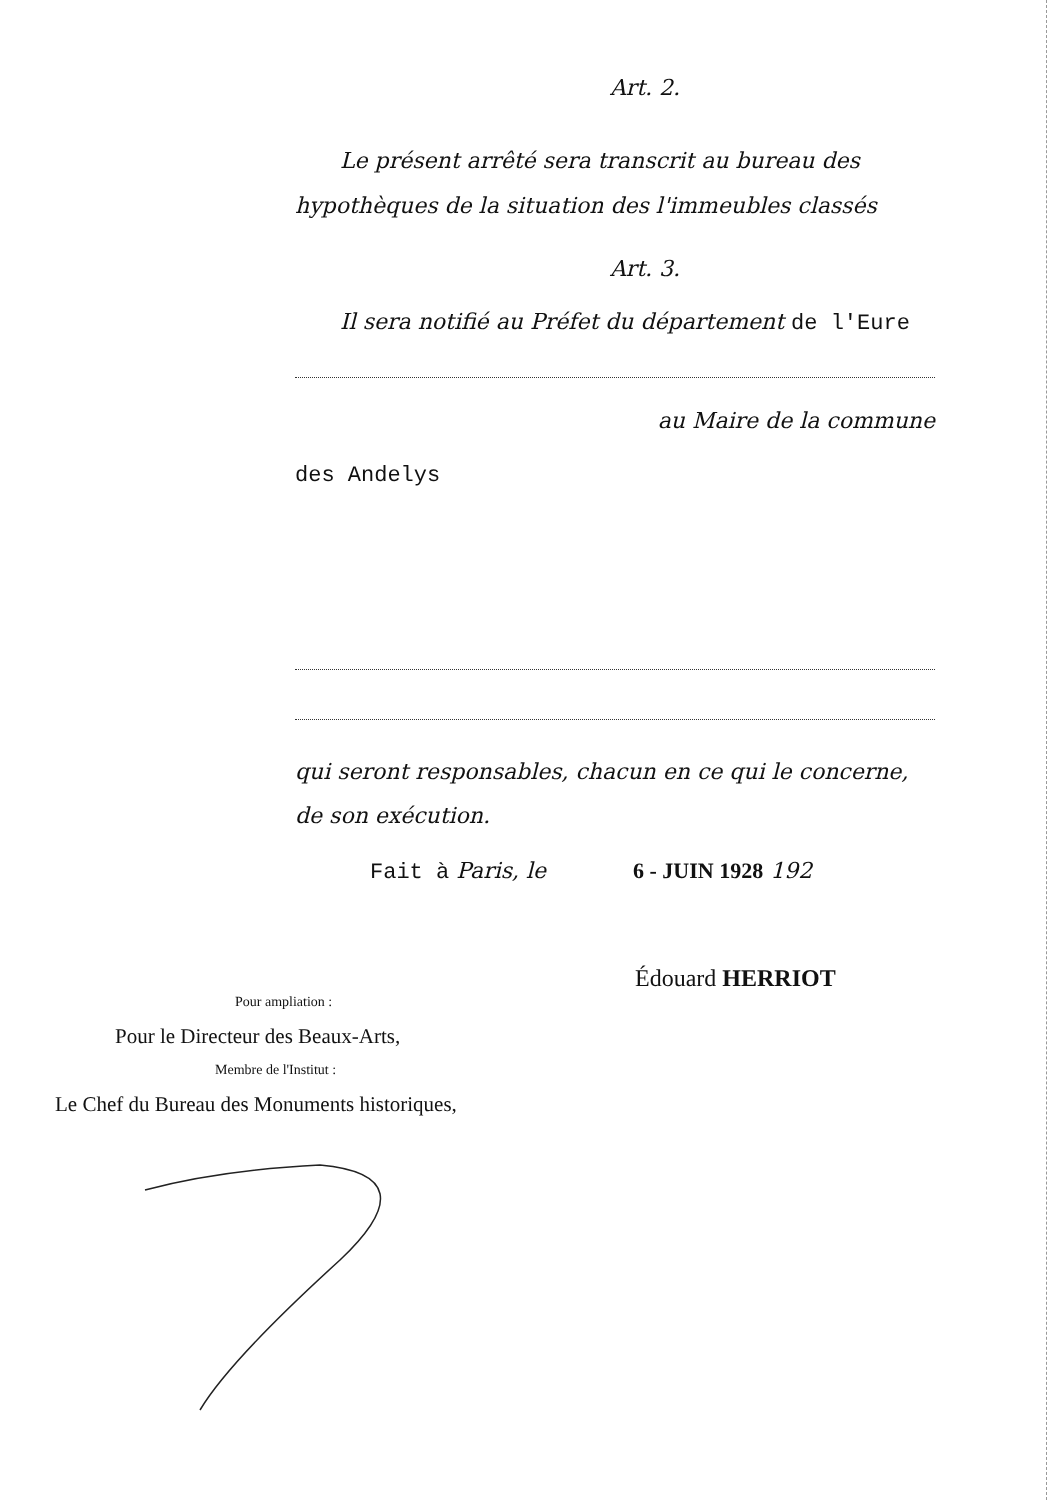Art. 2.
Le présent arrêté sera transcrit au bureau des hypothèques de la situation des l'immeubles classés
Art. 3.
Il sera notifié au Préfet du département de l'Eure
au Maire de la commune
des Andelys
qui seront responsables, chacun en ce qui le concerne, de son exécution.
Fait à Paris, le 6 - JUIN 1928 192
Édouard HERRIOT
Pour ampliation :
Pour le Directeur des Beaux-Arts,
Membre de l'Institut :
Le Chef du Bureau des Monuments historiques,